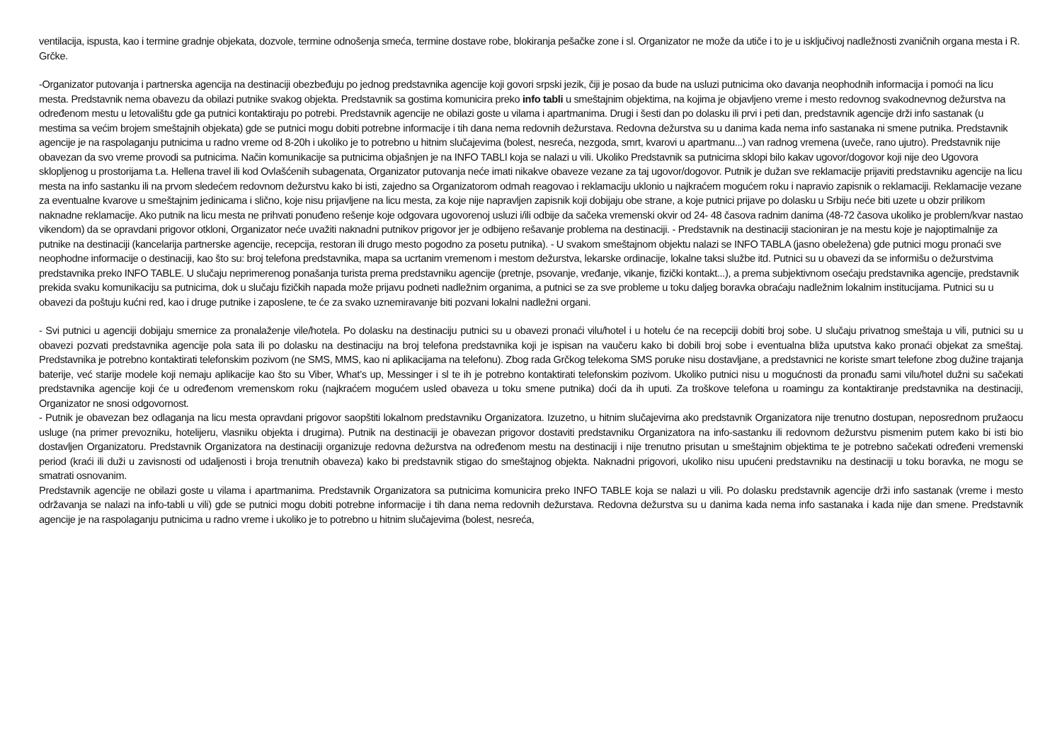ventilacija, ispusta, kao i termine gradnje objekata, dozvole, termine odnošenja smeća, termine dostave robe, blokiranja pešačke zone i sl. Organizator ne može da utiče i to je u isključivoj nadležnosti zvaničnih organa mesta i R. Grčke.
-Organizator putovanja i partnerska agencija na destinaciji obezbeđuju po jednog predstavnika agencije koji govori srpski jezik, čiji je posao da bude na usluzi putnicima oko davanja neophodnih informacija i pomoći na licu mesta. Predstavnik nema obavezu da obilazi putnike svakog objekta. Predstavnik sa gostima komunicira preko info tabli u smeštajnim objektima, na kojima je objavljeno vreme i mesto redovnog svakodnevnog dežurstva na određenom mestu u letovalištu gde ga putnici kontaktiraju po potrebi. Predstavnik agencije ne obilazi goste u vilama i apartmanima. Drugi i šesti dan po dolasku ili prvi i peti dan, predstavnik agencije drži info sastanak (u mestima sa većim brojem smeštajnih objekata) gde se putnici mogu dobiti potrebne informacije i tih dana nema redovnih dežurstava. Redovna dežurstva su u danima kada nema info sastanaka ni smene putnika. Predstavnik agencije je na raspolaganju putnicima u radno vreme od 8-20h i ukoliko je to potrebno u hitnim slučajevima (bolest, nesreća, nezgoda, smrt, kvarovi u apartmanu...) van radnog vremena (uveče, rano ujutro). Predstavnik nije obavezan da svo vreme provodi sa putnicima. Način komunikacije sa putnicima objašnjen je na INFO TABLI koja se nalazi u vili. Ukoliko Predstavnik sa putnicima sklopi bilo kakav ugovor/dogovor koji nije deo Ugovora sklopljenog u prostorijama t.a. Hellena travel ili kod Ovlašćenih subagenata, Organizator putovanja neće imati nikakve obaveze vezane za taj ugovor/dogovor. Putnik je dužan sve reklamacije prijaviti predstavniku agencije na licu mesta na info sastanku ili na prvom sledećem redovnom dežurstvu kako bi isti, zajedno sa Organizatorom odmah reagovao i reklamaciju uklonio u najkraćem mogućem roku i napravio zapisnik o reklamaciji. Reklamacije vezane za eventualne kvarove u smeštajnim jedinicama i slično, koje nisu prijavljene na licu mesta, za koje nije napravljen zapisnik koji dobijaju obe strane, a koje putnici prijave po dolasku u Srbiju neće biti uzete u obzir prilikom naknadne reklamacije. Ako putnik na licu mesta ne prihvati ponuđeno rešenje koje odgovara ugovorenoj usluzi i/ili odbije da sačeka vremenski okvir od 24- 48 časova radnim danima (48-72 časova ukoliko je problem/kvar nastao vikendom) da se opravdani prigovor otkloni, Organizator neće uvažiti naknadni putnikov prigovor jer je odbijeno rešavanje problema na destinaciji. - Predstavnik na destinaciji stacioniran je na mestu koje je najoptimalnije za putnike na destinaciji (kancelarija partnerske agencije, recepcija, restoran ili drugo mesto pogodno za posetu putnika). - U svakom smeštajnom objektu nalazi se INFO TABLA (jasno obeležena) gde putnici mogu pronaći sve neophodne informacije o destinaciji, kao što su: broj telefona predstavnika, mapa sa ucrtanim vremenom i mestom dežurstva, lekarske ordinacije, lokalne taksi službe itd. Putnici su u obavezi da se informišu o dežurstvima predstavnika preko INFO TABLE. U slučaju neprimerenog ponašanja turista prema predstavniku agencije (pretnje, psovanje, vređanje, vikanje, fizički kontakt...), a prema subjektivnom osećaju predstavnika agencije, predstavnik prekida svaku komunikaciju sa putnicima, dok u slučaju fizičkih napada može prijavu podneti nadležnim organima, a putnici se za sve probleme u toku daljeg boravka obraćaju nadležnim lokalnim institucijama. Putnici su u obavezi da poštuju kućni red, kao i druge putnike i zaposlene, te će za svako uznemiravanje biti pozvani lokalni nadležni organi.
- Svi putnici u agenciji dobijaju smernice za pronalaženje vile/hotela. Po dolasku na destinaciju putnici su u obavezi pronaći vilu/hotel i u hotelu će na recepciji dobiti broj sobe. U slučaju privatnog smeštaja u vili, putnici su u obavezi pozvati predstavnika agencije pola sata ili po dolasku na destinaciju na broj telefona predstavnika koji je ispisan na vaučeru kako bi dobili broj sobe i eventualna bliža uputstva kako pronaći objekat za smeštaj. Predstavnika je potrebno kontaktirati telefonskim pozivom (ne SMS, MMS, kao ni aplikacijama na telefonu). Zbog rada Grčkog telekoma SMS poruke nisu dostavljane, a predstavnici ne koriste smart telefone zbog dužine trajanja baterije, već starije modele koji nemaju aplikacije kao što su Viber, What’s up, Messinger i sl te ih je potrebno kontaktirati telefonskim pozivom. Ukoliko putnici nisu u mogućnosti da pronađu sami vilu/hotel dužni su sačekati predstavnika agencije koji će u određenom vremenskom roku (najkraćem mogućem usled obaveza u toku smene putnika) doći da ih uputi. Za troškove telefona u roamingu za kontaktiranje predstavnika na destinaciji, Organizator ne snosi odgovornost.
- Putnik je obavezan bez odlaganja na licu mesta opravdani prigovor saopštiti lokalnom predstavniku Organizatora. Izuzetno, u hitnim slučajevima ako predstavnik Organizatora nije trenutno dostupan, neposrednom pružaocu usluge (na primer prevozniku, hotelijeru, vlasniku objekta i drugima). Putnik na destinaciji je obavezan prigovor dostaviti predstavniku Organizatora na info-sastanku ili redovnom dežurstvu pismenim putem kako bi isti bio dostavljen Organizatoru. Predstavnik Organizatora na destinaciji organizuje redovna dežurstva na određenom mestu na destinaciji i nije trenutno prisutan u smeštajnim objektima te je potrebno sačekati određeni vremenski period (kraći ili duži u zavisnosti od udaljenosti i broja trenutnih obaveza) kako bi predstavnik stigao do smeštajnog objekta. Naknadni prigovori, ukoliko nisu upućeni predstavniku na destinaciji u toku boravka, ne mogu se smatrati osnovanim.
Predstavnik agencije ne obilazi goste u vilama i apartmanima. Predstavnik Organizatora sa putnicima komunicira preko INFO TABLE koja se nalazi u vili. Po dolasku predstavnik agencije drži info sastanak (vreme i mesto održavanja se nalazi na info-tabli u vili) gde se putnici mogu dobiti potrebne informacije i tih dana nema redovnih dežurstava. Redovna dežurstva su u danima kada nema info sastanaka i kada nije dan smene. Predstavnik agencije je na raspolaganju putnicima u radno vreme i ukoliko je to potrebno u hitnim slučajevima (bolest, nesreća,